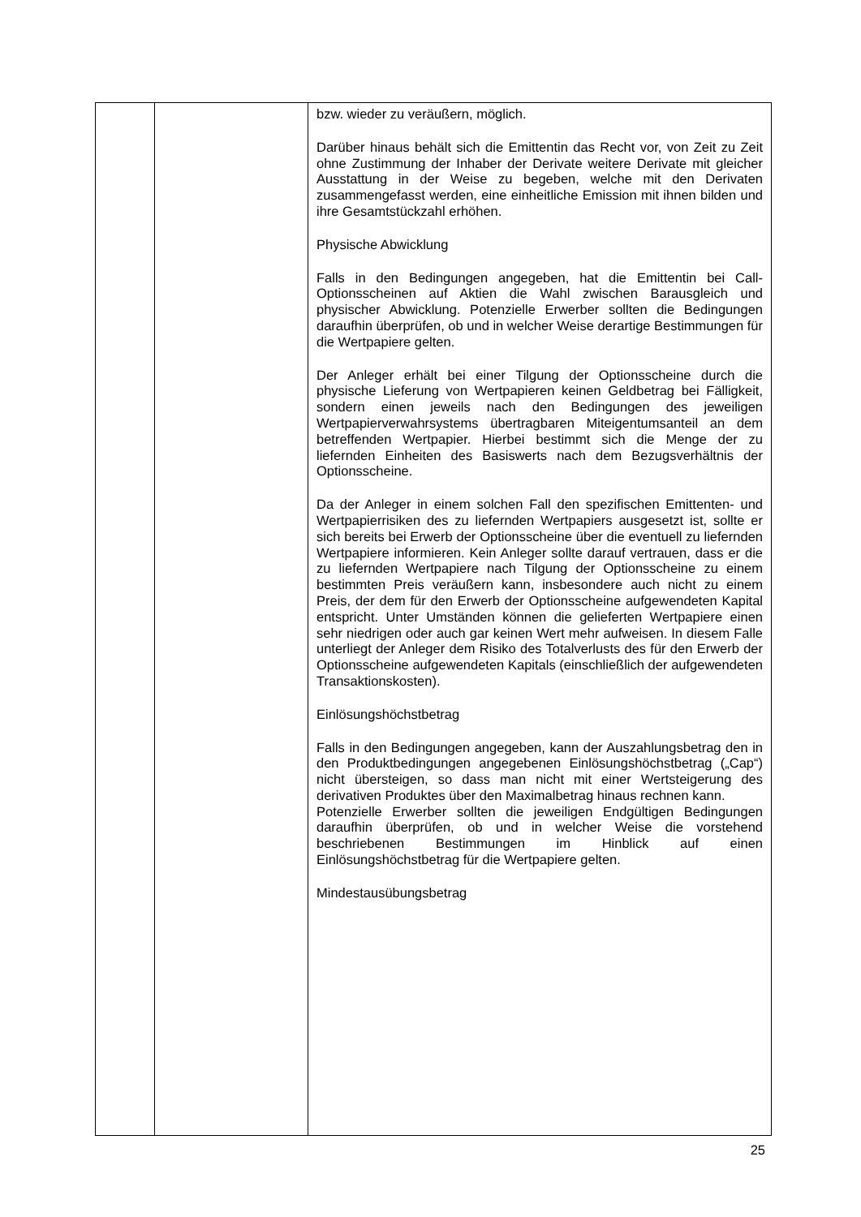| | | bzw. wieder zu veräußern, möglich. Darüber hinaus behält sich die Emittentin das Recht vor, von Zeit zu Zeit ohne Zustimmung der Inhaber der Derivate weitere Derivate mit gleicher Ausstattung in der Weise zu begeben, welche mit den Derivaten zusammengefasst werden, eine einheitliche Emission mit ihnen bilden und ihre Gesamtstückzahl erhöhen. Physische Abwicklung Falls in den Bedingungen angegeben, hat die Emittentin bei Call-Optionsscheinen auf Aktien die Wahl zwischen Barausgleich und physischer Abwicklung. Potenzielle Erwerber sollten die Bedingungen daraufhin überprüfen, ob und in welcher Weise derartige Bestimmungen für die Wertpapiere gelten. Der Anleger erhält bei einer Tilgung der Optionsscheine durch die physische Lieferung von Wertpapieren keinen Geldbetrag bei Fälligkeit, sondern einen jeweils nach den Bedingungen des jeweiligen Wertpapierverwahrsystems übertragbaren Miteigentumsanteil an dem betreffenden Wertpapier. Hierbei bestimmt sich die Menge der zu liefernden Einheiten des Basiswerts nach dem Bezugsverhältnis der Optionsscheine. Da der Anleger in einem solchen Fall den spezifischen Emittenten- und Wertpapierrisiken des zu liefernden Wertpapiers ausgesetzt ist, sollte er sich bereits bei Erwerb der Optionsscheine über die eventuell zu liefernden Wertpapiere informieren. Kein Anleger sollte darauf vertrauen, dass er die zu liefernden Wertpapiere nach Tilgung der Optionsscheine zu einem bestimmten Preis veräußern kann, insbesondere auch nicht zu einem Preis, der dem für den Erwerb der Optionsscheine aufgewendeten Kapital entspricht. Unter Umständen können die gelieferten Wertpapiere einen sehr niedrigen oder auch gar keinen Wert mehr aufweisen. In diesem Falle unterliegt der Anleger dem Risiko des Totalverlusts des für den Erwerb der Optionsscheine aufgewendeten Kapitals (einschließlich der aufgewendeten Transaktionskosten). Einlösungshöchstbetrag Falls in den Bedingungen angegeben, kann der Auszahlungsbetrag den in den Produktbedingungen angegebenen Einlösungshöchstbetrag („Cap“) nicht übersteigen, so dass man nicht mit einer Wertsteigerung des derivativen Produktes über den Maximalbetrag hinaus rechnen kann. Potenzielle Erwerber sollten die jeweiligen Endgültigen Bedingungen daraufhin überprüfen, ob und in welcher Weise die vorstehend beschriebenen Bestimmungen im Hinblick auf einen Einlösungshöchstbetrag für die Wertpapiere gelten. Mindestausübungsbetrag |
25